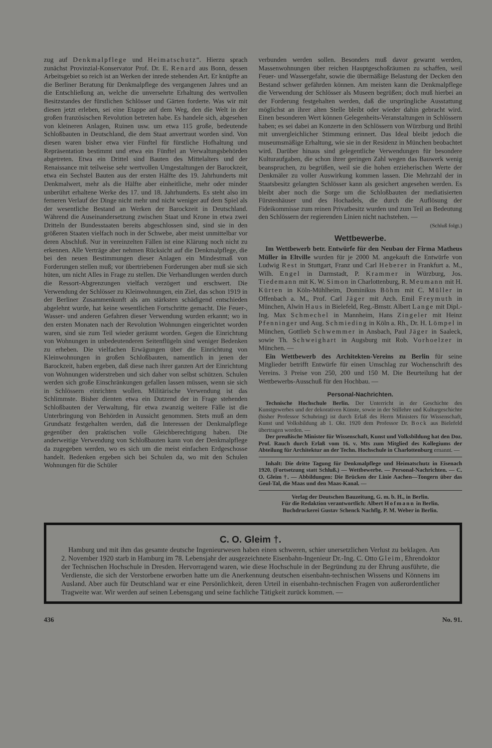zug auf Denkmalpflege und Heimatschutz“. Hierzu sprach zunächst Provinzial-Konservator Prof. Dr. E. Renard aus Bonn, dessen Arbeitsgebiet so reich ist an Werken der inrede stehenden Art. Er knüpfte an die Berliner Beratung für Denkmalpflege des vergangenen Jahres und an die Entschließung an, welche die unversehrte Erhaltung des wertvollen Besitzstandes der fürstlichen Schlösser und Gärten forderte. Was wir mit diesen jetzt erleben, sei eine Etappe auf dem Weg, den die Welt in der großen französischen Revolution betreten habe. Es handele sich, abgesehen von kleineren Anlagen, Ruinen usw. um etwa 115 große, bedeutende Schloßbauten in Deutschland, die dem Staat anvertraut worden sind. Von diesen waren bisher etwa vier Fünftel für fürstliche Hofhaltung und Repräsentation bestimmt und etwa ein Fünftel an Verwaltungsbehörden abgetreten. Etwa ein Drittel sind Bauten des Mittelalters und der Renaissance mit teilweise sehr wertvollen Umgestaltungen der Barockzeit, etwa ein Sechstel Bauten aus der ersten Hälfte des 19. Jahrhunderts mit Denkmalwert, mehr als die Hälfte aber einheitliche, mehr oder minder unberührt erhaltene Werke des 17. und 18. Jahrhunderts. Es steht also im ferneren Verlauf der Dinge nicht mehr und nicht weniger auf dem Spiel als der wesentliche Bestand an Werken der Barockzeit in Deutschland. Während die Auseinandersetzung zwischen Staat und Krone in etwa zwei Dritteln der Bundesstaaten bereits abgeschlossen sind, sind sie in den größeren Staaten vielfach noch in der Schwebe, aber meist unmittelbar vor deren Abschluß. Nur in vereinzelten Fällen ist eine Klärung noch nicht zu erkennen. Alle Verträge aber nehmen Rücksicht auf die Denkmalpflege, die bei den neuen Bestimmungen dieser Anlagen ein Mindestmaß von Forderungen stellen muß; vor übertriebenen Forderungen aber muß sie sich hüten, um nicht Alles in Frage zu stellen. Die Verhandlungen werden durch die Ressort-Abgrenzungen vielfach verzögert und erschwert. Die Verwendung der Schlösser zu Kleinwohnungen, ein Ziel, das schon 1919 in der Berliner Zusammenkunft als am stärksten schädigend entschieden abgelehnt wurde, hat keine wesentlichen Fortschritte gemacht. Die Feuer-, Wasser- und anderen Gefahren dieser Verwendung wurden erkannt; wo in den ersten Monaten nach der Revolution Wohnungen eingerichtet worden waren, sind sie zum Teil wieder geräumt worden. Gegen die Einrichtung von Wohnungen in unbedeutenderen Seitenflügeln sind weniger Bedenken zu erheben. Die vielfachen Erwägungen über die Einrichtung von Kleinwohnungen in großen Schloßbauten, namentlich in jenen der Barockzeit, haben ergeben, daß diese nach ihrer ganzen Art der Einrichtung von Wohnungen widerstreben und sich daher von selbst schützen. Schulen werden sich große Einschränkungen gefallen lassen müssen, wenn sie sich in Schlössern einrichten wollen. Militärische Verwendung ist das Schlimmste. Bisher dienten etwa ein Dutzend der in Frage stehenden Schloßbauten der Verwaltung, für etwa zwanzig weitere Fälle ist die Unterbringung von Behörden in Aussicht genommen. Stets muß an dem Grundsatz festgehalten werden, daß die Interessen der Denkmalpflege gegenüber den praktischen volle Gleichberechtigung haben. Die anderweitige Verwendung von Schloßbauten kann von der Denkmalpflege da zugegeben werden, wo es sich um die meist einfachen Erdgeschosse handelt. Bedenken ergeben sich bei Schulen da, wo mit den Schulen Wohnungen für die Schüler
verbunden werden sollen. Besonders muß davor gewarnt werden, Massenwohnungen über reichen Hauptgeschoßräumen zu schaffen, weil Feuer- und Wassergefahr, sowie die übermäßige Belastung der Decken den Bestand schwer gefährden können. Am meisten kann die Denkmalpflege die Verwendung der Schlösser als Museen begrüßen; doch muß hierbei an der Forderung festgehalten werden, daß die ursprüngliche Ausstattung möglichst an ihrer alten Stelle bleibt oder wieder dahin gebracht wird. Einen besonderen Wert können Gelegenheits-Veranstaltungen in Schlössern haben; es sei dabei an Konzerte in den Schlössern von Würzburg und Brühl mit unvergleichlicher Stimmung erinnert. Das Ideal bleibt jedoch die museumsmäßige Erhaltung, wie sie in der Residenz in München beobachtet wird. Darüber hinaus sind gelegentliche Verwendungen für besondere Kulturaufgaben, die schon ihrer geringen Zahl wegen das Bauwerk wenig beanspruchen, zu begrüßen, weil sie die hohen erzieherischen Werte der Denkmäler zu voller Auswirkung kommen lassen. Die Mehrzahl der in Staatsbesitz gelangten Schlösser kann als gesichert angesehen werden. Es bleibt aber noch die Sorge um die Schloßbauten der mediatisierten Fürstenhäuser und des Hochadels, die durch die Auflösung der Fideikommisse zum reinen Privatbesitz wurden und zum Teil an Bedeutung den Schlössern der regierenden Linien nicht nachstehen. —
(Schluß folgt.)
Wettbewerbe.
Im Wettbewerb betr. Entwürfe für den Neubau der Firma Matheus Müller in Eltville wurden für je 2000 M. angekauft die Entwürfe von Ludwig Rest in Stuttgart, Franz und Carl Heberer in Frankfurt a. M., Wilh. Engel in Darmstadt, P. Krammer in Würzburg, Jos. Tiedemann mit K. W. Simon in Charlottenburg, R. Meumann mit H. Kürten in Köln-Mühlheim, Dominikus Böhm mit C. Müller in Offenbach a. M., Prof. Carl Jäger mit Arch. Emil Freymuth in München, Alwin Haus in Bielefeld, Reg.-Bmstr. Albert Lange mit Dipl.-Ing. Max Schmechel in Mannheim, Hans Zingeler mit Heinz Pfenninger und Aug. Schmieding in Köln a. Rh., Dr. H. Lömpel in München, Gottlieb Schwemmer in Ansbach, Paul Jäger in Saaleck, sowie Th. Schweighart in Augsburg mit Rob. Vorhoelzer in München. —
Ein Wettbewerb des Architekten-Vereins zu Berlin für seine Mitglieder betrifft Entwürfe für einen Umschlag zur Wochenschrift des Vereins. 3 Preise von 250, 200 und 150 M. Die Beurteilung hat der Wettbewerbs-Ausschuß für den Hochbau. —
Personal-Nachrichten.
Technische Hochschule Berlin. Der Unterricht in der Geschichte des Kunstgewerbes und der dekorativen Künste, sowie in der Stillehre und Kulturgeschichte (bisher Professor Schubring) ist durch Erlaß des Herrn Ministers für Wissenschaft, Kunst und Volksbildung ab 1. Okt. 1920 dem Professor Dr. Bock aus Bielefeld übertragen worden. —
Der preußische Minister für Wissenschaft, Kunst und Volksbildung hat den Doz. Prof. Rauch durch Erlaß vom 16. v. Mts zum Mitglied des Kollegiums der Abteilung für Architektur an der Techn. Hochschule in Charlottenburg ernannt. —
Inhalt: Die dritte Tagung für Denkmalpflege und Heimatschutz in Eisenach 1920. (Fortsetzung statt Schluß.) — Wettbewerbe. — Personal-Nachrichten. — C. O. Gleim †. — Abbildungen: Die Brücken der Linie Aachen—Tongern über das Geul-Tal, die Maas und den Maas-Kanal. —
Verlag der Deutschen Bauzeitung, G. m. b. H., in Berlin.
Für die Redaktion verantwortlich: Albert Hofmann in Berlin.
Buchdruckerei Gustav Schenck Nachflg. P. M. Weber in Berlin.
C. O. Gleim †.
Hamburg und mit ihm das gesamte deutsche Ingenieurwesen haben einen schweren, schier unersetzlichen Verlust zu beklagen. Am 2. November 1920 starb in Hamburg im 78. Lebensjahr der ausgezeichnete Eisenbahn-Ingenieur Dr.-Ing. C. Otto Gleim, Ehrendoktor der Technischen Hochschule in Dresden. Hervorragend waren, wie diese Hochschule in der Begründung zu der Ehrung ausführte, die Verdienste, die sich der Verstorbene erworben hatte um die Anerkennung deutschen eisenbahn-technischen Wissens und Könnens im Ausland. Aber auch für Deutschland war er eine Persönlichkeit, deren Urteil in eisenbahn-technischen Fragen von außerordentlicher Tragweite war. Wir werden auf seinen Lebensgang und seine fachliche Tätigkeit zurück kommen. —
436 No. 91.